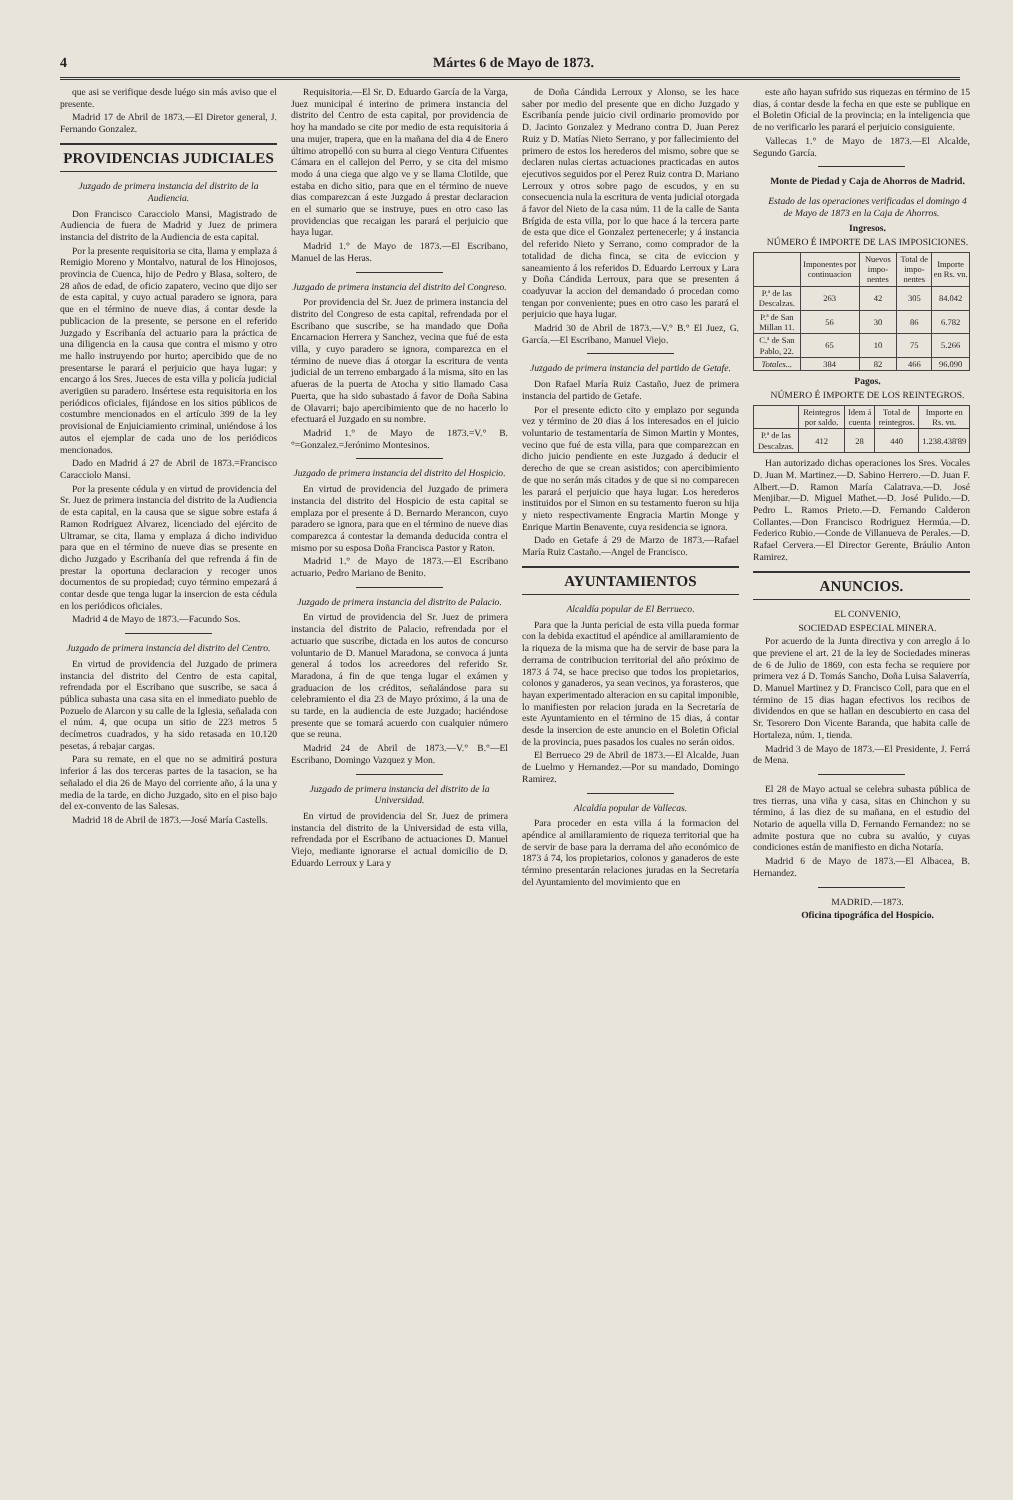4 Mártes 6 de Mayo de 1873.
que asi se verifique desde luégo sin más aviso que el presente.
Madrid 17 de Abril de 1873.—El Diretor general, J. Fernando Gonzalez.
PROVIDENCIAS JUDICIALES
Juzgado de primera instancia del distrito de la Audiencia.
Don Francisco Caracciolo Mansi, Magistrado de Audiencia de fuera de Madrid y Juez de primera instancia del distrito de la Audiencia de esta capital.
Por la presente requisitoria se cita, llama y emplaza á Remigio Moreno y Montalvo, natural de los Hinojosos, provincia de Cuenca, hijo de Pedro y Blasa, soltero, de 28 años de edad, de oficio zapatero, vecino que dijo ser de esta capital, y cuyo actual paradero se ignora, para que en el término de nueve dias, á contar desde la publicacion de la presente, se persone en el referido Juzgado y Escribanía del actuario para la práctica de una diligencia en la causa que contra el mismo y otro me hallo instruyendo por hurto; apercibido que de no presentarse le parará el perjuicio que haya lugar: y encargo á los Sres. Jueces de esta villa y policía judicial averigüen su paradero. Insértese esta requisitoria en los periódicos oficiales, fijándose en los sitios públicos de costumbre mencionados en el artículo 399 de la ley provisional de Enjuiciamiento criminal, uniéndose á los autos el ejemplar de cada uno de los periódicos mencionados.
Dado en Madrid á 27 de Abril de 1873.=Francisco Caracciolo Mansi.
Por la presente cédula y en virtud de providencia del Sr. Juez de primera instancia del distrito de la Audiencia de esta capital, en la causa que se sigue sobre estafa á Ramon Rodriguez Alvarez, licenciado del ejército de Ultramar, se cita, llama y emplaza á dicho individuo para que en el término de nueve dias se presente en dicho Juzgado y Escribanía del que refrenda á fin de prestar la oportuna declaracion y recoger unos documentos de su propiedad; cuyo término empezará á contar desde que tenga lugar la insercion de esta cédula en los periódicos oficiales.
Madrid 4 de Mayo de 1873.—Facundo Sos.
Juzgado de primera instancia del distrito del Centro.
En virtud de providencia del Juzgado de primera instancia del distrito del Centro de esta capital, refrendada por el Escribano que suscribe, se saca á pública subasta una casa sita en el inmediato pueblo de Pozuelo de Alarcon y su calle de la Iglesia, señalada con el núm. 4, que ocupa un sitio de 223 metros 5 decímetros cuadrados, y ha sido retasada en 10.120 pesetas, á rebajar cargas.
Para su remate, en el que no se admitirá postura inferior á las dos terceras partes de la tasacion, se ha señalado el dia 26 de Mayo del corriente año, á la una y media de la tarde, en dicho Juzgado, sito en el piso bajo del ex-convento de las Salesas.
Madrid 18 de Abril de 1873.—José María Castells.
Requisitoria.—El Sr. D. Eduardo García de la Varga, Juez municipal é interino de primera instancia del distrito del Centro de esta capital, por providencia de hoy ha mandado se cite por medio de esta requisitoria á una mujer, trapera, que en la mañana del dia 4 de Enero último atropelló con su burra al ciego Ventura Cifuentes Cámara en el callejon del Perro, y se cita del mismo modo á una ciega que algo ve y se llama Clotilde, que estaba en dicho sitio, para que en el término de nueve dias comparezcan á este Juzgado á prestar declaracion en el sumario que se instruye, pues en otro caso las providencias que recaigan les parará el perjuicio que haya lugar.
Madrid 1.° de Mayo de 1873.—El Escribano, Manuel de las Heras.
Juzgado de primera instancia del distrito del Congreso.
Por providencia del Sr. Juez de primera instancia del distrito del Congreso de esta capital, refrendada por el Escribano que suscribe, se ha mandado que Doña Encarnacion Herrera y Sanchez, vecina que fué de esta villa, y cuyo paradero se ignora, comparezca en el término de nueve dias á otorgar la escritura de venta judicial de un terreno embargado á la misma, sito en las afueras de la puerta de Atocha y sitio llamado Casa Puerta, que ha sido subastado á favor de Doña Sabina de Olavarri; bajo apercibimiento que de no hacerlo lo efectuará el Juzgado en su nombre.
Madrid 1.° de Mayo de 1873.=V.° B.°=Gonzalez.=Jerónimo Montesinos.
Juzgado de primera instancia del distrito del Hospicio.
En virtud de providencia del Juzgado de primera instancia del distrito del Hospicio de esta capital se emplaza por el presente á D. Bernardo Merancon, cuyo paradero se ignora, para que en el término de nueve dias comparezca á contestar la demanda deducida contra el mismo por su esposa Doña Francisca Pastor y Raton.
Madrid 1.° de Mayo de 1873.—El Escribano actuario, Pedro Mariano de Benito.
Juzgado de primera instancia del distrito de Palacio.
En virtud de providencia del Sr. Juez de primera instancia del distrito de Palacio, refrendada por el actuario que suscribe, dictada en los autos de concurso voluntario de D. Manuel Maradona, se convoca á junta general á todos los acreedores del referido Sr. Maradona, á fin de que tenga lugar el exámen y graduacion de los créditos, señalándose para su celebramiento el dia 23 de Mayo próximo, á la una de su tarde, en la audiencia de este Juzgado; haciéndose presente que se tomará acuerdo con cualquier número que se reuna.
Madrid 24 de Abril de 1873.—V.° B.°—El Escribano, Domingo Vazquez y Mon.
Juzgado de primera instancia del distrito de la Universidad.
En virtud de providencia del Sr. Juez de primera instancia del distrito de la Universidad de esta villa, refrendada por el Escribano de actuaciones D. Manuel Viejo, mediante ignorarse el actual domicilio de D. Eduardo Lerroux y Lara y
de Doña Cándida Lerroux y Alonso, se les hace saber por medio del presente que en dicho Juzgado y Escribanía pende juicio civil ordinario promovido por D. Jacinto Gonzalez y Medrano contra D. Juan Perez Ruiz y D. Matías Nieto Serrano, y por fallecimiento del primero de estos los herederos del mismo, sobre que se declaren nulas ciertas actuaciones practicadas en autos ejecutivos seguidos por el Perez Ruiz contra D. Mariano Lerroux y otros sobre pago de escudos, y en su consecuencia nula la escritura de venta judicial otorgada á favor del Nieto de la casa núm. 11 de la calle de Santa Brígida de esta villa, por lo que hace á la tercera parte de esta que dice el Gonzalez pertenecerle; y á instancia del referido Nieto y Serrano, como comprador de la totalidad de dicha finca, se cita de eviccion y saneamiento á los referidos D. Eduardo Lerroux y Lara y Doña Cándida Lerroux, para que se presenten á coadyuvar la accion del demandado ó procedan como tengan por conveniente; pues en otro caso les parará el perjuicio que haya lugar.
Madrid 30 de Abril de 1873.—V.° B.° El Juez, G. García.—El Escribano, Manuel Viejo.
Juzgado de primera instancia del partido de Getafe.
Don Rafael María Ruiz Castaño, Juez de primera instancia del partido de Getafe.
Por el presente edicto cito y emplazo por segunda vez y término de 20 dias á los interesados en el juicio voluntario de testamentaría de Simon Martin y Montes, vecino que fué de esta villa, para que comparezcan en dicho juicio pendiente en este Juzgado á deducir el derecho de que se crean asistidos; con apercibimiento de que no serán más citados y de que si no comparecen les parará el perjuicio que haya lugar. Los herederos instituidos por el Simon en su testamento fueron su hija y nieto respectivamente Engracia Martin Monge y Enrique Martin Benavente, cuya residencia se ignora.
Dado en Getafe á 29 de Marzo de 1873.—Rafael María Ruiz Castaño.—Angel de Francisco.
AYUNTAMIENTOS
Alcaldía popular de El Berrueco.
Para que la Junta pericial de esta villa pueda formar con la debida exactitud el apéndice al amillaramiento de la riqueza de la misma que ha de servir de base para la derrama de contribucion territorial del año próximo de 1873 á 74, se hace preciso que todos los propietarios, colonos y ganaderos, ya sean vecinos, ya forasteros, que hayan experimentado alteracion en su capital imponible, lo manifiesten por relacion jurada en la Secretaría de este Ayuntamiento en el término de 15 dias, á contar desde la insercion de este anuncio en el Boletin Oficial de la provincia, pues pasados los cuales no serán oidos.
El Berrueco 29 de Abril de 1873.—El Alcalde, Juan de Luelmo y Hernandez.—Por su mandado, Domingo Ramirez.
Alcaldía popular de Vallecas.
Para proceder en esta villa á la formacion del apéndice al amillaramiento de riqueza territorial que ha de servir de base para la derrama del año económico de 1873 á 74, los propietarios, colonos y ganaderos de este término presentarán relaciones juradas en la Secretaría del Ayuntamiento del movimiento que en
este año hayan sufrido sus riquezas en término de 15 dias, á contar desde la fecha en que este se publique en el Boletin Oficial de la provincia; en la inteligencia que de no verificarlo les parará el perjuicio consiguiente.
Vallecas 1.° de Mayo de 1873.—El Alcalde, Segundo García.
Monte de Piedad y Caja de Ahorros de Madrid.
Estado de las operaciones verificadas el domingo 4 de Mayo de 1873 en la Caja de Ahorros.
Ingresos.
NÚMERO É IMPORTE DE LAS IMPOSICIONES.
| | Imponentes por continuacion | Nuevos impo­nentes | Total de impo­nentes | Importe en Rs. vn. |
| --- | --- | --- | --- | --- |
| P.ª de las Descalzas. | 263 | 42 | 305 | 84.042 |
| P.ª de San Millan 11. | 56 | 30 | 86 | 6.782 |
| C.ª de San Pablo, 22. | 65 | 10 | 75 | 5.266 |
| Totales... | 384 | 82 | 466 | 96.090 |
Pagos.
NÚMERO É IMPORTE DE LOS REINTEGROS.
| | Reintegros por saldo. | Idem á cuenta | Total de reintegros. | Importe en Rs. vn. |
| --- | --- | --- | --- | --- |
| P.ª de las Descalzas. | 412 | 28 | 440 | 1.238.438'89 |
Han autorizado dichas operaciones los Sres. Vocales D. Juan M. Martinez.—D. Sabino Herrero.—D. Juan F. Albert.—D. Ramon María Calatrava.—D. José Menjibar.—D. Miguel Mathet.—D. José Pulido.—D. Pedro L. Ramos Prieto.—D. Fernando Calderon Collantes.—Don Francisco Rodriguez Hermúa.—D. Federico Rubio.—Conde de Villanueva de Perales.—D. Rafael Cervera.—El Director Gerente, Bráulio Anton Ramirez.
ANUNCIOS.
EL CONVENIO,
SOCIEDAD ESPECIAL MINERA.
Por acuerdo de la Junta directiva y con arreglo á lo que previene el art. 21 de la ley de Sociedades mineras de 6 de Julio de 1869, con esta fecha se requiere por primera vez á D. Tomás Sancho, Doña Luisa Salaverría, D. Manuel Martinez y D. Francisco Coll, para que en el término de 15 dias hagan efectivos los recibos de dividendos en que se hallan en descubierto en casa del Sr. Tesorero Don Vicente Baranda, que habita calle de Hortaleza, núm. 1, tienda.
Madrid 3 de Mayo de 1873.—El Presidente, J. Ferrá de Mena.
El 28 de Mayo actual se celebra subasta pública de tres tierras, una viña y casa, sitas en Chinchon y su término, á las diez de su mañana, en el estudio del Notario de aquella villa D. Fernando Fernandez: no se admite postura que no cubra su avalúo, y cuyas condiciones están de manifiesto en dicha Notaría.
Madrid 6 de Mayo de 1873.—El Albacea, B. Hernandez.
MADRID.—1873.
Oficina tipográfica del Hospicio.